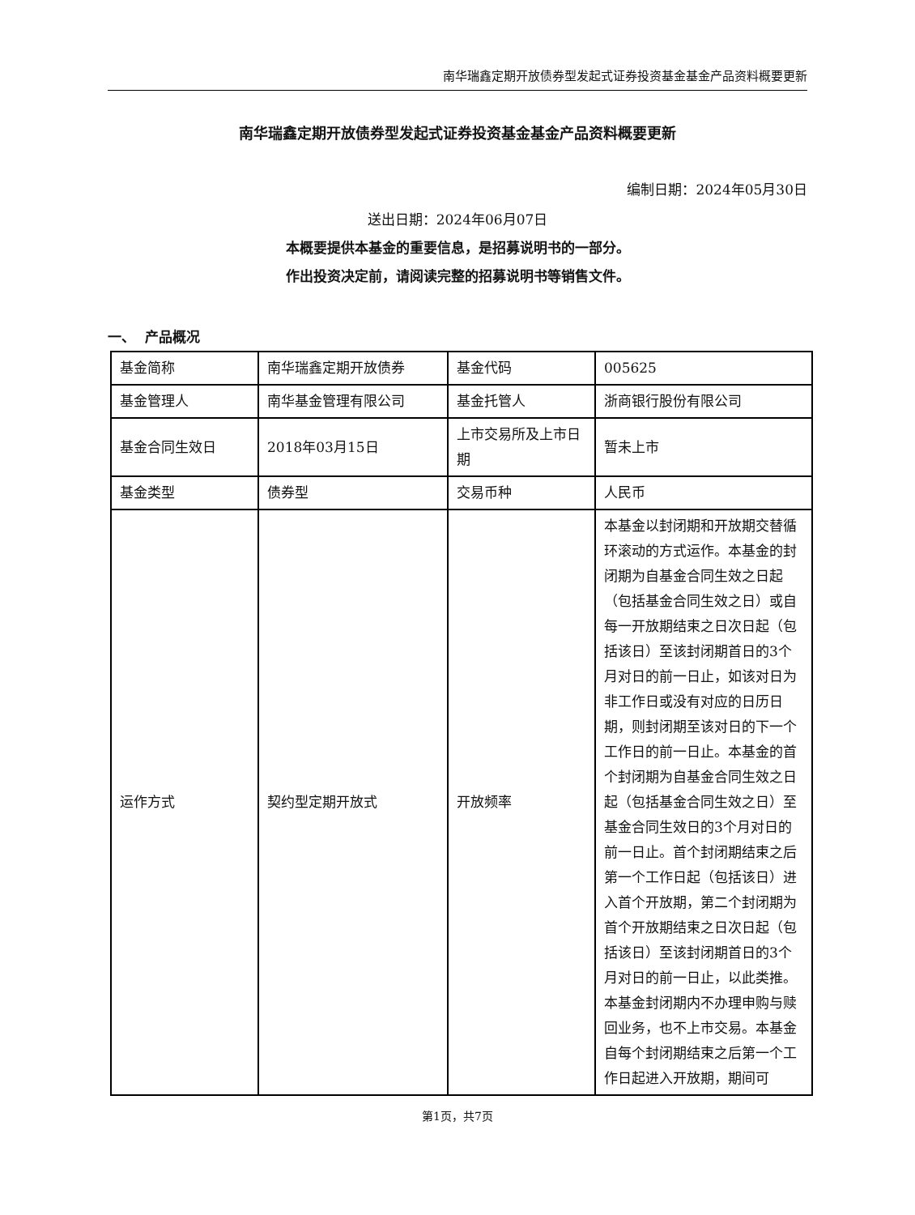南华瑞鑫定期开放债券型发起式证券投资基金基金产品资料概要更新
南华瑞鑫定期开放债券型发起式证券投资基金基金产品资料概要更新
编制日期：2024年05月30日
送出日期：2024年06月07日
本概要提供本基金的重要信息，是招募说明书的一部分。
作出投资决定前，请阅读完整的招募说明书等销售文件。
一、 产品概况
| 基金简称 | 南华瑞鑫定期开放债券 | 基金代码 | 005625 |
| 基金管理人 | 南华基金管理有限公司 | 基金托管人 | 浙商银行股份有限公司 |
| 基金合同生效日 | 2018年03月15日 | 上市交易所及上市日期 | 暂未上市 |
| 基金类型 | 债券型 | 交易币种 | 人民币 |
| 运作方式 | 契约型定期开放式 | 开放频率 | 本基金以封闭期和开放期交替循环滚动的方式运作。本基金的封闭期为自基金合同生效之日起（包括基金合同生效之日）或自每一开放期结束之日次日起（包括该日）至该封闭期首日的3个月对日的前一日止，如该对日为非工作日或没有对应的日历日期，则封闭期至该对日的下一个工作日的前一日止。本基金的首个封闭期为自基金合同生效之日起（包括基金合同生效之日）至基金合同生效日的3个月对日的前一日止。首个封闭期结束之后第一个工作日起（包括该日）进入首个开放期，第二个封闭期为首个开放期结束之日次日起（包括该日）至该封闭期首日的3个月对日的前一日止，以此类推。本基金封闭期内不办理申购与赎回业务，也不上市交易。本基金自每个封闭期结束之后第一个工作日起进入开放期，期间可 |
第1页，共7页